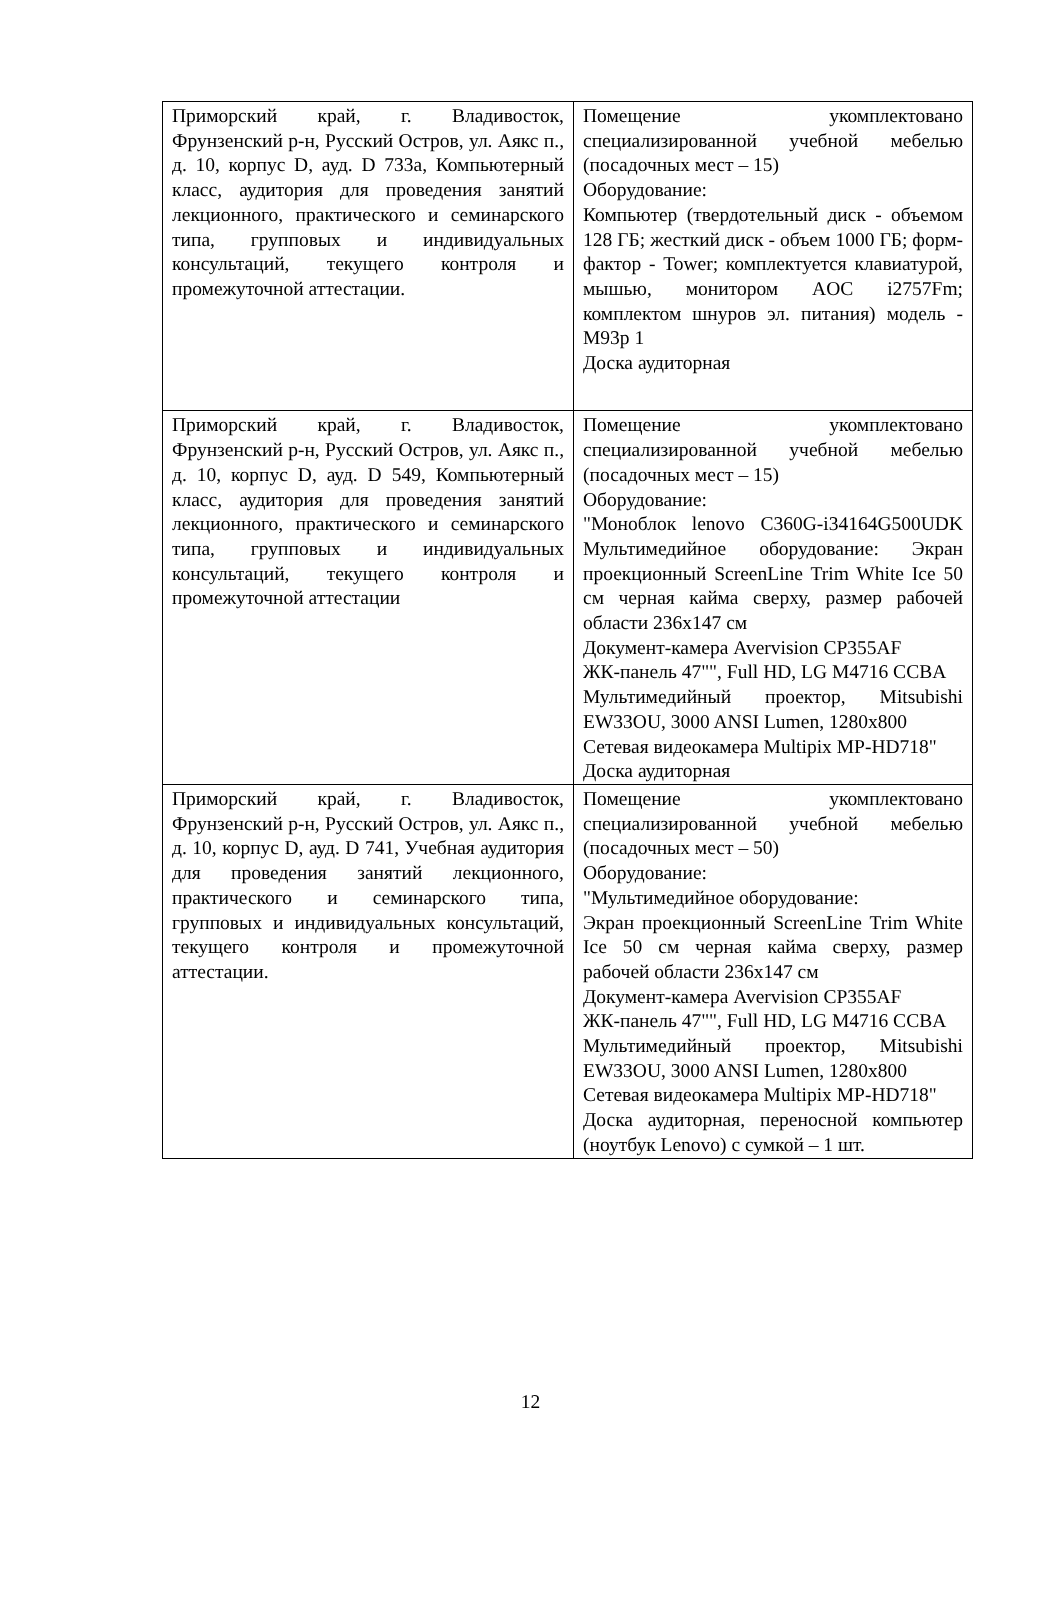| Приморский край, г. Владивосток, Фрунзенский р-н, Русский Остров, ул. Аякс п., д. 10, корпус D, ауд. D 733а, Компьютерный класс, аудитория для проведения занятий лекционного, практического и семинарского типа, групповых и индивидуальных консультаций, текущего контроля и промежуточной аттестации. | Помещение укомплектовано специализированной учебной мебелью (посадочных мест – 15) Оборудование: Компьютер (твердотельный диск - объемом 128 ГБ; жесткий диск - объем 1000 ГБ; форм-фактор - Tower; комплектуется клавиатурой, мышью, монитором AOC i2757Fm; комплектом шнуров эл. питания) модель - M93p 1 Доска аудиторная |
| Приморский край, г. Владивосток, Фрунзенский р-н, Русский Остров, ул. Аякс п., д. 10, корпус D, ауд. D 549, Компьютерный класс, аудитория для проведения занятий лекционного, практического и семинарского типа, групповых и индивидуальных консультаций, текущего контроля и промежуточной аттестации | Помещение укомплектовано специализированной учебной мебелью (посадочных мест – 15) Оборудование: "Моноблок lenovo C360G-i34164G500UDK Мультимедийное оборудование: Экран проекционный ScreenLine Trim White Ice 50 см черная кайма сверху, размер рабочей области 236x147 см Документ-камера Avervision CP355AF ЖК-панель 47"", Full HD, LG M4716 CCBA Мультимедийный проектор, Mitsubishi EW33OU, 3000 ANSI Lumen, 1280x800 Сетевая видеокамера Multipix MP-HD718" Доска аудиторная |
| Приморский край, г. Владивосток, Фрунзенский р-н, Русский Остров, ул. Аякс п., д. 10, корпус D, ауд. D 741, Учебная аудитория для проведения занятий лекционного, практического и семинарского типа, групповых и индивидуальных консультаций, текущего контроля и промежуточной аттестации. | Помещение укомплектовано специализированной учебной мебелью (посадочных мест – 50) Оборудование: "Мультимедийное оборудование: Экран проекционный ScreenLine Trim White Ice 50 см черная кайма сверху, размер рабочей области 236x147 см Документ-камера Avervision CP355AF ЖК-панель 47"", Full HD, LG M4716 CCBA Мультимедийный проектор, Mitsubishi EW33OU, 3000 ANSI Lumen, 1280x800 Сетевая видеокамера Multipix MP-HD718" Доска аудиторная, переносной компьютер (ноутбук Lenovo) с сумкой – 1 шт. |
12